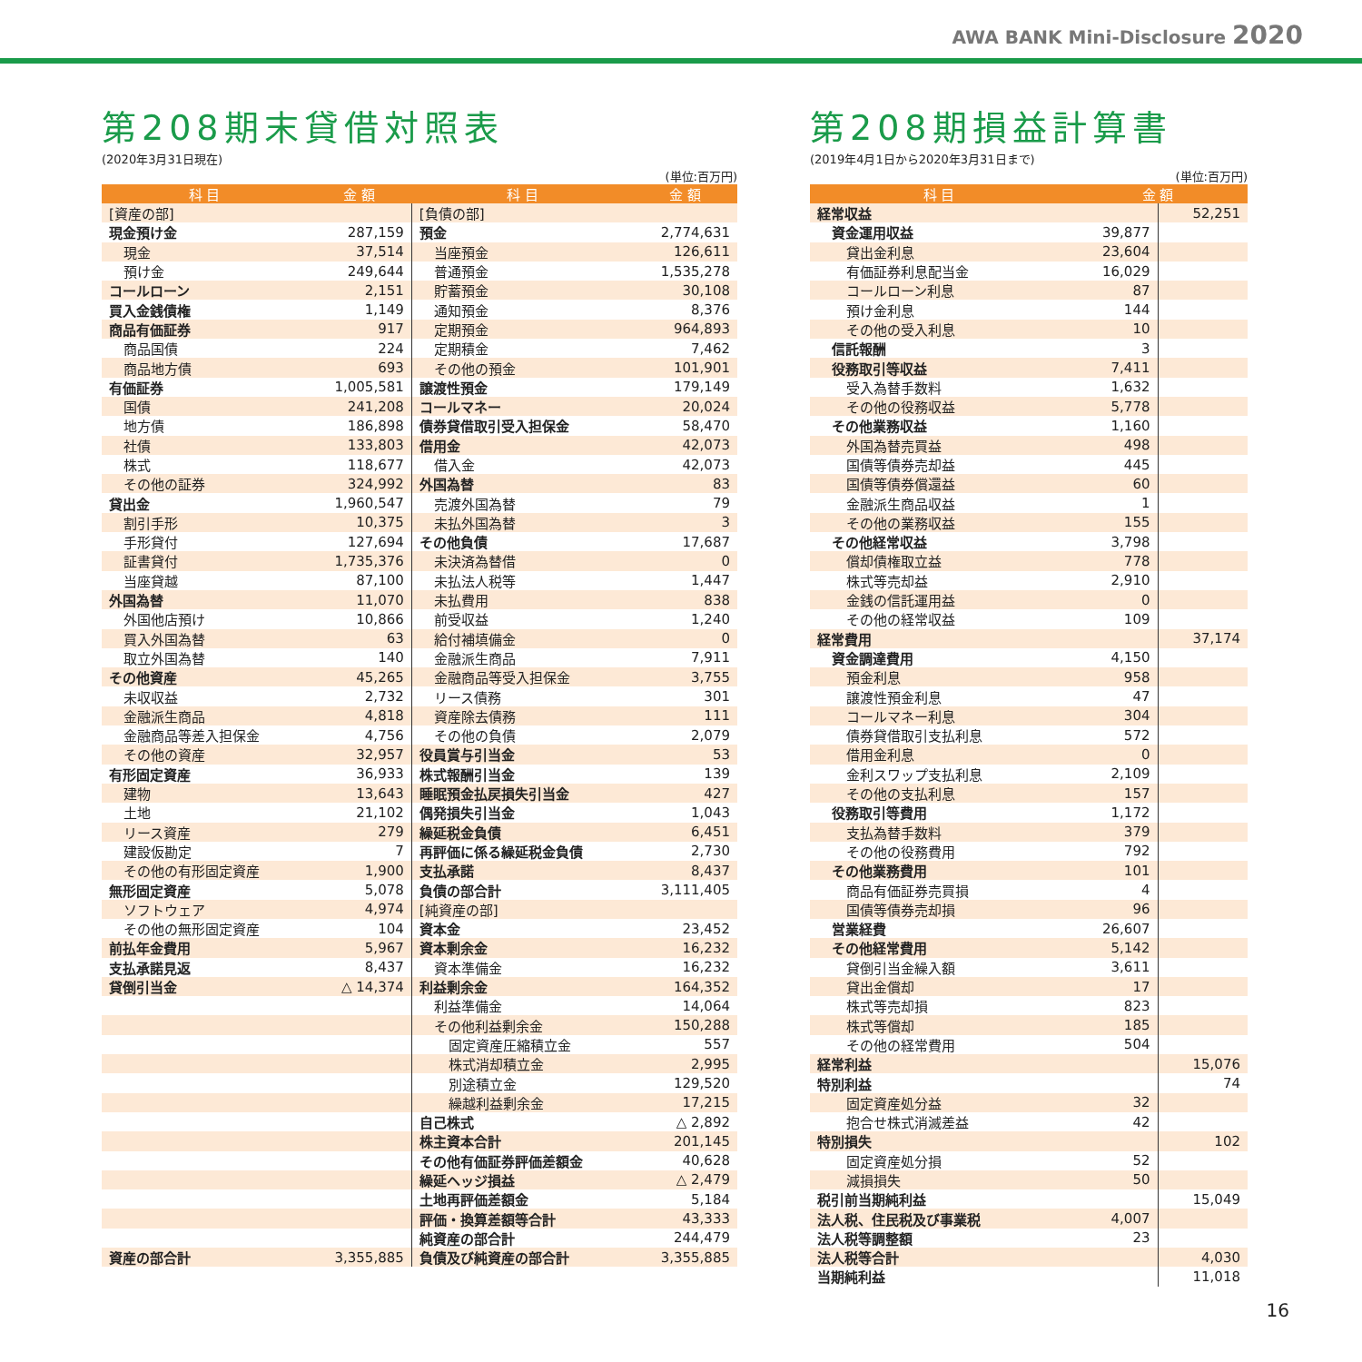AWA BANK Mini-Disclosure 2020
第208期末貸借対照表
(2020年3月31日現在)
(単位:百万円)
| 科 目 | 金 額 | 科 目 | 金 額 |
| --- | --- | --- | --- |
| [資産の部] | | [負債の部] | |
| 現金預け金 | 287,159 | 預金 | 2,774,631 |
| 現金 | 37,514 | 当座預金 | 126,611 |
| 預け金 | 249,644 | 普通預金 | 1,535,278 |
| コールローン | 2,151 | 貯蓄預金 | 30,108 |
| 買入金銭債権 | 1,149 | 通知預金 | 8,376 |
| 商品有価証券 | 917 | 定期預金 | 964,893 |
| 商品国債 | 224 | 定期積金 | 7,462 |
| 商品地方債 | 693 | その他の預金 | 101,901 |
| 有価証券 | 1,005,581 | 譲渡性預金 | 179,149 |
| 国債 | 241,208 | コールマネー | 20,024 |
| 地方債 | 186,898 | 債券貸借取引受入担保金 | 58,470 |
| 社債 | 133,803 | 借用金 | 42,073 |
| 株式 | 118,677 | 借入金 | 42,073 |
| その他の証券 | 324,992 | 外国為替 | 83 |
| 貸出金 | 1,960,547 | 売渡外国為替 | 79 |
| 割引手形 | 10,375 | 未払外国為替 | 3 |
| 手形貸付 | 127,694 | その他負債 | 17,687 |
| 証書貸付 | 1,735,376 | 未決済為替借 | 0 |
| 当座貸越 | 87,100 | 未払法人税等 | 1,447 |
| 外国為替 | 11,070 | 未払費用 | 838 |
| 外国他店預け | 10,866 | 前受収益 | 1,240 |
| 買入外国為替 | 63 | 給付補填備金 | 0 |
| 取立外国為替 | 140 | 金融派生商品 | 7,911 |
| その他資産 | 45,265 | 金融商品等受入担保金 | 3,755 |
| 未収収益 | 2,732 | リース債務 | 301 |
| 金融派生商品 | 4,818 | 資産除去債務 | 111 |
| 金融商品等差入担保金 | 4,756 | その他の負債 | 2,079 |
| その他の資産 | 32,957 | 役員賞与引当金 | 53 |
| 有形固定資産 | 36,933 | 株式報酬引当金 | 139 |
| 建物 | 13,643 | 睡眠預金払戻損失引当金 | 427 |
| 土地 | 21,102 | 偶発損失引当金 | 1,043 |
| リース資産 | 279 | 繰延税金負債 | 6,451 |
| 建設仮勘定 | 7 | 再評価に係る繰延税金負債 | 2,730 |
| その他の有形固定資産 | 1,900 | 支払承諾 | 8,437 |
| 無形固定資産 | 5,078 | 負債の部合計 | 3,111,405 |
| ソフトウェア | 4,974 | [純資産の部] | |
| その他の無形固定資産 | 104 | 資本金 | 23,452 |
| 前払年金費用 | 5,967 | 資本剰余金 | 16,232 |
| 支払承諾見返 | 8,437 | 資本準備金 | 16,232 |
| 貸倒引当金 | △ 14,374 | 利益剰余金 | 164,352 |
| | | 利益準備金 | 14,064 |
| | | その他利益剰余金 | 150,288 |
| | | 固定資産圧縮積立金 | 557 |
| | | 株式消却積立金 | 2,995 |
| | | 別途積立金 | 129,520 |
| | | 繰越利益剰余金 | 17,215 |
| | | 自己株式 | △ 2,892 |
| | | 株主資本合計 | 201,145 |
| | | その他有価証券評価差額金 | 40,628 |
| | | 繰延ヘッジ損益 | △ 2,479 |
| | | 土地再評価差額金 | 5,184 |
| | | 評価・換算差額等合計 | 43,333 |
| | | 純資産の部合計 | 244,479 |
| 資産の部合計 | 3,355,885 | 負債及び純資産の部合計 | 3,355,885 |
第208期損益計算書
(2019年4月1日から2020年3月31日まで)
(単位:百万円)
| 科 目 | 金 額 | |
| --- | --- | --- |
| 経常収益 | | 52,251 |
| 資金運用収益 | 39,877 | |
| 貸出金利息 | 23,604 | |
| 有価証券利息配当金 | 16,029 | |
| コールローン利息 | 87 | |
| 預け金利息 | 144 | |
| その他の受入利息 | 10 | |
| 信託報酬 | 3 | |
| 役務取引等収益 | 7,411 | |
| 受入為替手数料 | 1,632 | |
| その他の役務収益 | 5,778 | |
| その他業務収益 | 1,160 | |
| 外国為替売買益 | 498 | |
| 国債等債券売却益 | 445 | |
| 国債等債券償還益 | 60 | |
| 金融派生商品収益 | 1 | |
| その他の業務収益 | 155 | |
| その他経常収益 | 3,798 | |
| 償却債権取立益 | 778 | |
| 株式等売却益 | 2,910 | |
| 金銭の信託運用益 | 0 | |
| その他の経常収益 | 109 | |
| 経常費用 | | 37,174 |
| 資金調達費用 | 4,150 | |
| 預金利息 | 958 | |
| 譲渡性預金利息 | 47 | |
| コールマネー利息 | 304 | |
| 債券貸借取引支払利息 | 572 | |
| 借用金利息 | 0 | |
| 金利スワップ支払利息 | 2,109 | |
| その他の支払利息 | 157 | |
| 役務取引等費用 | 1,172 | |
| 支払為替手数料 | 379 | |
| その他の役務費用 | 792 | |
| その他業務費用 | 101 | |
| 商品有価証券売買損 | 4 | |
| 国債等債券売却損 | 96 | |
| 営業経費 | 26,607 | |
| その他経常費用 | 5,142 | |
| 貸倒引当金繰入額 | 3,611 | |
| 貸出金償却 | 17 | |
| 株式等売却損 | 823 | |
| 株式等償却 | 185 | |
| その他の経常費用 | 504 | |
| 経常利益 | | 15,076 |
| 特別利益 | | 74 |
| 固定資産処分益 | 32 | |
| 抱合せ株式消滅差益 | 42 | |
| 特別損失 | | 102 |
| 固定資産処分損 | 52 | |
| 減損損失 | 50 | |
| 税引前当期純利益 | | 15,049 |
| 法人税、住民税及び事業税 | 4,007 | |
| 法人税等調整額 | 23 | |
| 法人税等合計 | | 4,030 |
| 当期純利益 | | 11,018 |
16